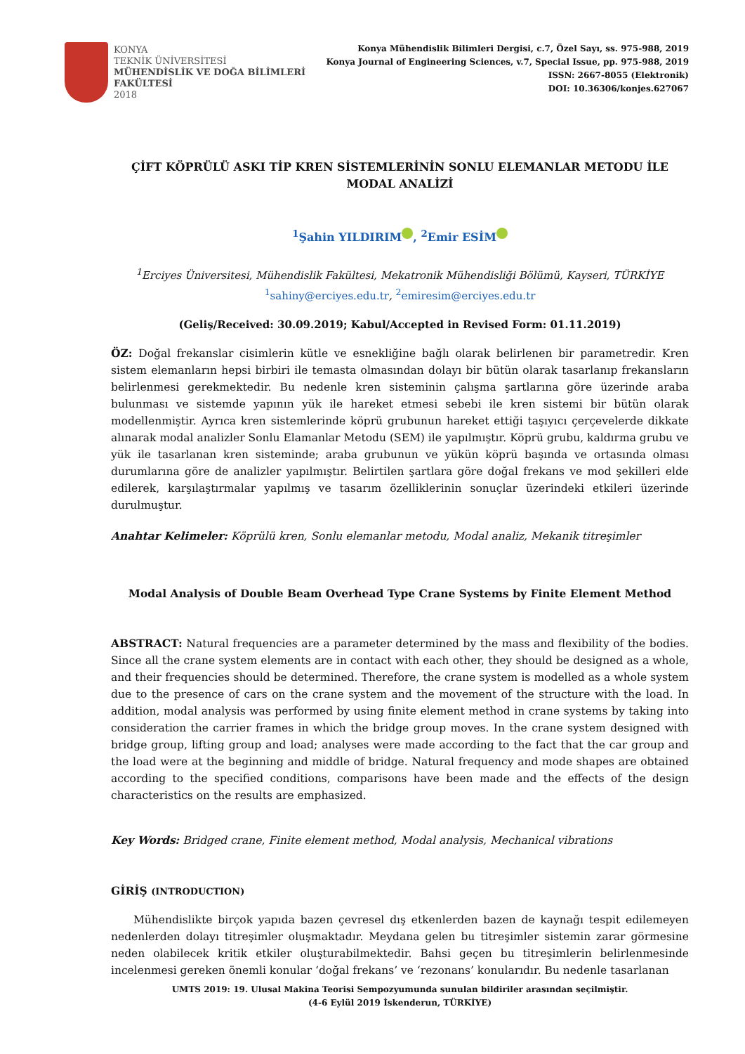KONYA
TEKNİK ÜNİVERSİTESİ
MÜHENDİSLİK VE DOĞA BİLİMLERİ
FAKÜLTESİ
2018
Konya Mühendislik Bilimleri Dergisi, c.7, Özel Sayı, ss. 975-988, 2019
Konya Journal of Engineering Sciences, v.7, Special Issue, pp. 975-988, 2019
ISSN: 2667-8055 (Elektronik)
DOI: 10.36306/konjes.627067
ÇİFT KÖPRÜLÜ ASKI TİP KREN SİSTEMLERİNİN SONLU ELEMANLAR METODU İLE
MODAL ANALİZİ
<sup>1</sup> Şahin YILDIRIM , <sup>2</sup>Emir ESİM
<sup>1</sup> Erciyes Üniversitesi, Mühendislik Fakültesi, Mekatronik Mühendisliği Bölümü, Kayseri, TÜRKİYE
<sup>1</sup> sahiny@erciyes.edu.tr, <sup>2</sup>emiresim@erciyes.edu.tr
(Geliş/Received: 30.09.2019; Kabul/Accepted in Revised Form: 01.11.2019)
ÖZ: Doğal frekanslar cisimlerin kütle ve esnekliğine bağlı olarak belirlenen bir parametredir. Kren sistem elemanların hepsi birbiri ile temasta olmasından dolayı bir bütün olarak tasarlanıp frekansların belirlenmesi gerekmektedir. Bu nedenle kren sisteminin çalışma şartlarına göre üzerinde araba bulunması ve sistemde yapının yük ile hareket etmesi sebebi ile kren sistemi bir bütün olarak modellenmiştir. Ayrıca kren sistemlerinde köprü grubunun hareket ettiği taşıyıcı çerçevelerde dikkate alınarak modal analizler Sonlu Elamanlar Metodu (SEM) ile yapılmıştır. Köprü grubu, kaldırma grubu ve yük ile tasarlanan kren sisteminde; araba grubunun ve yükün köprü başında ve ortasında olması durumlarına göre de analizler yapılmıştır. Belirtilen şartlara göre doğal frekans ve mod şekilleri elde edilerek, karşılaştırmalar yapılmış ve tasarım özelliklerinin sonuçlar üzerindeki etkileri üzerinde durulmuştur.
Anahtar Kelimeler: Köprülü kren, Sonlu elemanlar metodu, Modal analiz, Mekanik titreşimler
Modal Analysis of Double Beam Overhead Type Crane Systems by Finite Element Method
ABSTRACT: Natural frequencies are a parameter determined by the mass and flexibility of the bodies. Since all the crane system elements are in contact with each other, they should be designed as a whole, and their frequencies should be determined. Therefore, the crane system is modelled as a whole system due to the presence of cars on the crane system and the movement of the structure with the load. In addition, modal analysis was performed by using finite element method in crane systems by taking into consideration the carrier frames in which the bridge group moves. In the crane system designed with bridge group, lifting group and load; analyses were made according to the fact that the car group and the load were at the beginning and middle of bridge. Natural frequency and mode shapes are obtained according to the specified conditions, comparisons have been made and the effects of the design characteristics on the results are emphasized.
Key Words: Bridged crane, Finite element method, Modal analysis, Mechanical vibrations
GİRİŞ (INTRODUCTION)
Mühendislikte birçok yapıda bazen çevresel dış etkenlerden bazen de kaynağı tespit edilemeyen nedenlerden dolayı titreşimler oluşmaktadır. Meydana gelen bu titreşimler sistemin zarar görmesine neden olabilecek kritik etkiler oluşturabilmektedir. Bahsi geçen bu titreşimlerin belirlenmesinde incelenmesi gereken önemli konular ‘doğal frekans’ ve ‘rezonans’ konularıdır. Bu nedenle tasarlanan
UMTS 2019: 19. Ulusal Makina Teorisi Sempozyumunda sunulan bildiriler arasından seçilmiştir.
(4-6 Eylül 2019 İskenderun, TÜRKİYE)